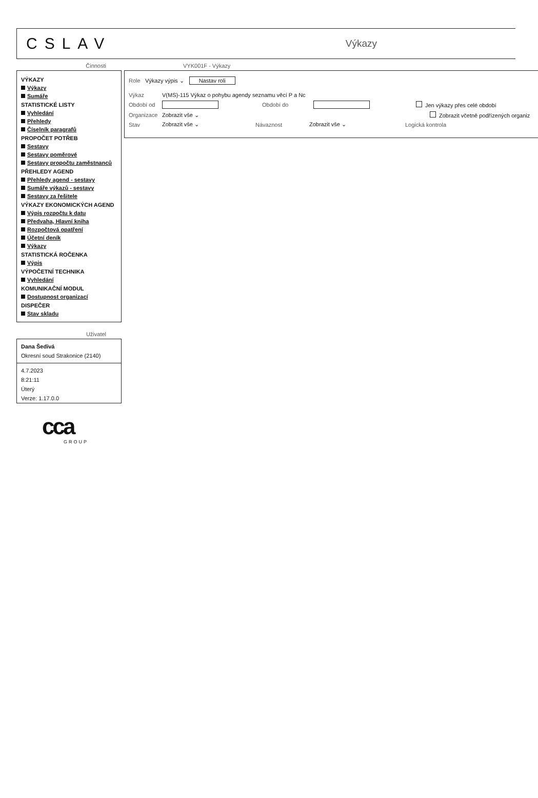CSLAV
Výkazy
Činnosti
VÝKAZY
Výkazy
Sumáře
STATISTICKÉ LISTY
Vyhledání
Přehledy
Číselník paragrafů
PROPOČET POTŘEB
Sestavy
Sestavy poměrové
Sestavy propočtu zaměstnanců
PŘEHLEDY AGEND
Přehledy agend - sestavy
Sumáře výkazů - sestavy
Sestavy za řešitele
VÝKAZY EKONOMICKÝCH AGEND
Výpis rozpočtu k datu
Předvaha, Hlavní kniha
Rozpočtová opatření
Účetní deník
Výkazy
STATISTICKÁ ROČENKA
Výpis
VÝPOČETNÍ TECHNIKA
Vyhledání
KOMUNIKAČNÍ MODUL
Dostupnost organizací
DISPEČER
Stav skladu
Uživatel
Dana Šedivá
Okresní soud Strakonice (2140)
4.7.2023
8:21:11
Úterý
Verze: 1.17.0.0
cca
GROUP
VYK001F - Výkazy
Role Výkazy výpis ⌄ Nastav roli
Výkaz V(MS)-115 Výkaz o pohybu agendy seznamu věcí P a Nc
Období od Období do Jen výkazy přes celé období
Organizace Zobrazit vše ⌄ Zobrazit včetně podřízených organiz
Stav Zobrazit vše ⌄ Návaznost Zobrazit vše ⌄ Logická kontrola